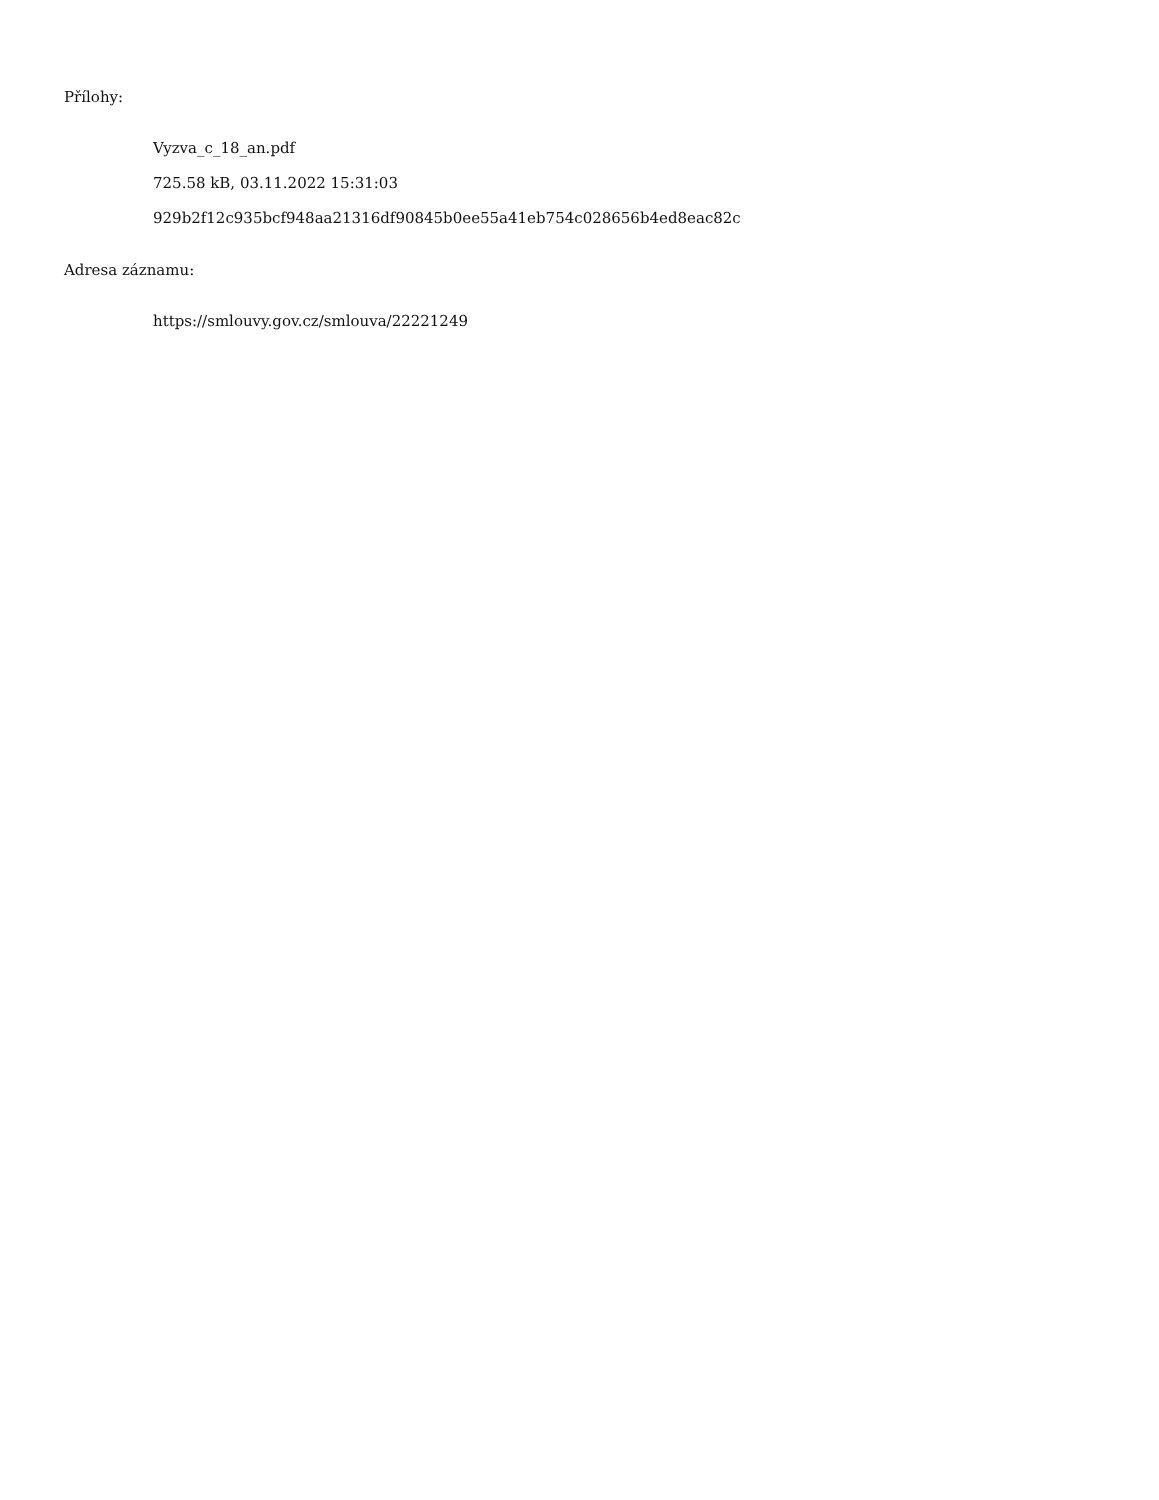Přílohy:
Vyzva_c_18_an.pdf
725.58 kB, 03.11.2022 15:31:03
929b2f12c935bcf948aa21316df90845b0ee55a41eb754c028656b4ed8eac82c
Adresa záznamu:
https://smlouvy.gov.cz/smlouva/22221249